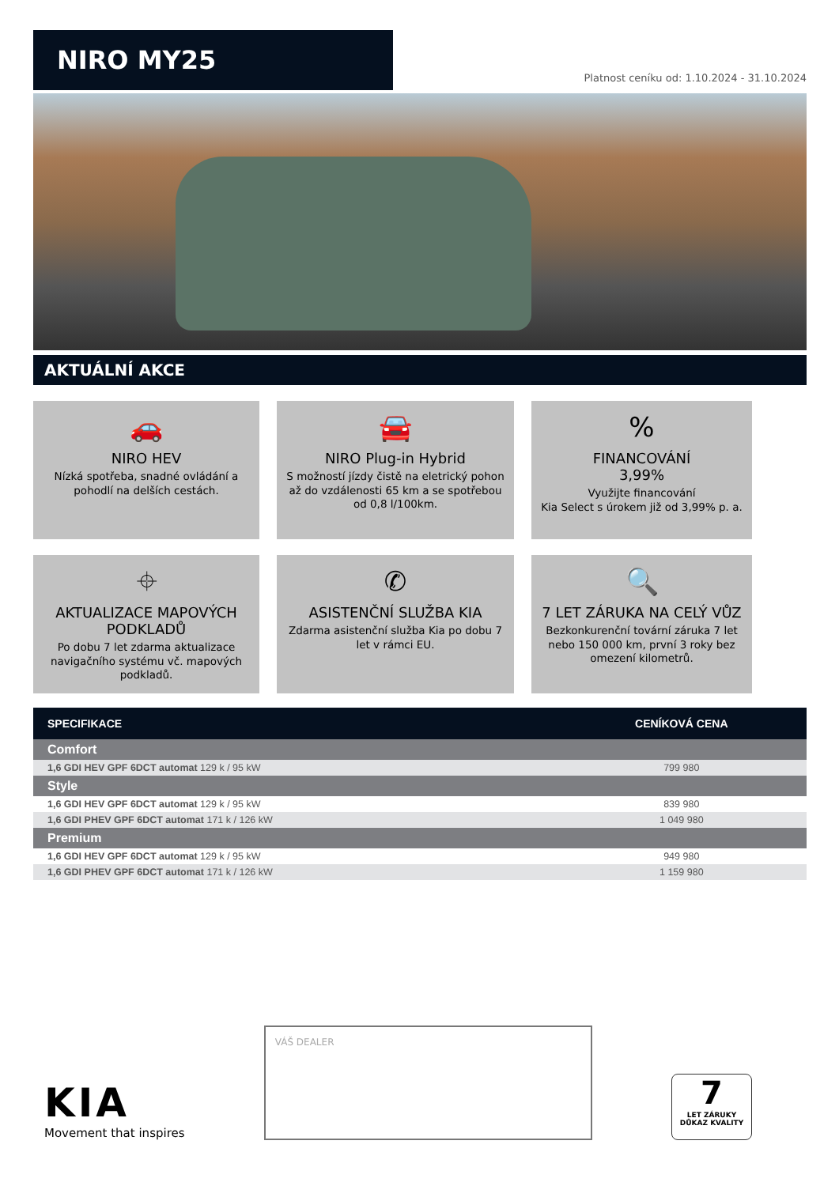NIRO MY25
Platnost ceníku od: 1.10.2024 - 31.10.2024
AKTUÁLNÍ AKCE
🚗
NIRO HEV
Nízká spotřeba, snadné ovládání a pohodlí na delších cestách.
🚘
NIRO Plug-in Hybrid
S možností jízdy čistě na eletrický pohon až do vzdálenosti 65 km a se spotřebou od 0,8 l/100km.
%
FINANCOVÁNÍ
3,99%
Využijte financování
Kia Select s úrokem již od 3,99% p. a.
⌖
AKTUALIZACE MAPOVÝCH PODKLADŮ
Po dobu 7 let zdarma aktualizace navigačního systému vč. mapových podkladů.
✆
ASISTENČNÍ SLUŽBA KIA
Zdarma asistenční služba Kia po dobu 7 let v rámci EU.
🔍
7 LET ZÁRUKA NA CELÝ VŮZ
Bezkonkurenční tovární záruka 7 let nebo 150 000 km, první 3 roky bez omezení kilometrů.
| SPECIFIKACE | CENÍKOVÁ CENA |
| --- | --- |
| Comfort | |
| 1,6 GDI HEV GPF 6DCT automat 129 k / 95 kW | 799 980 |
| Style | |
| 1,6 GDI HEV GPF 6DCT automat 129 k / 95 kW | 839 980 |
| 1,6 GDI PHEV GPF 6DCT automat 171 k / 126 kW | 1 049 980 |
| Premium | |
| 1,6 GDI HEV GPF 6DCT automat 129 k / 95 kW | 949 980 |
| 1,6 GDI PHEV GPF 6DCT automat 171 k / 126 kW | 1 159 980 |
KIA
Movement that inspires
VÁŠ DEALER
7
LET ZÁRUKY
DŮKAZ KVALITY